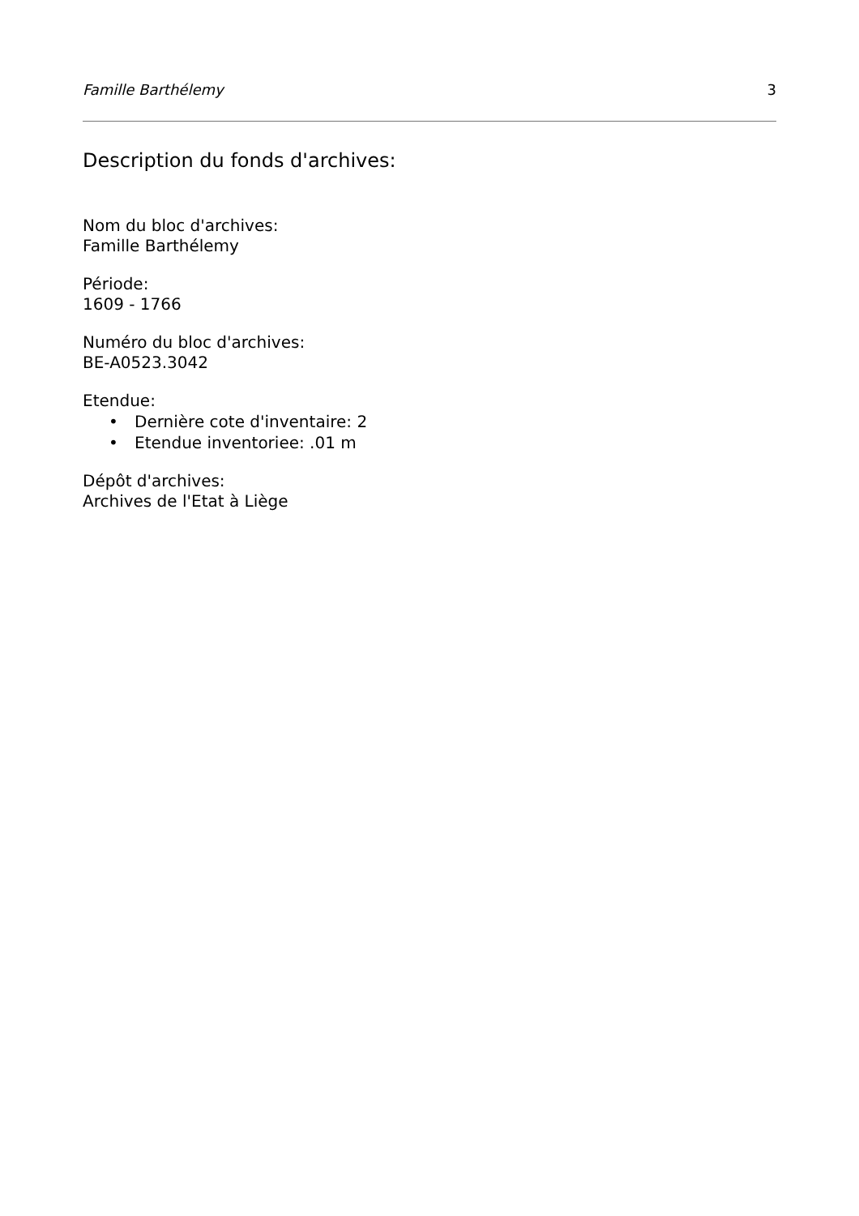Famille Barthélemy 3
Description du fonds d'archives:
Nom du bloc d'archives:
Famille Barthélemy
Période:
1609 - 1766
Numéro du bloc d'archives:
BE-A0523.3042
Etendue:
• Dernière cote d'inventaire: 2
• Etendue inventoriee: .01 m
Dépôt d'archives:
Archives de l'Etat à Liège